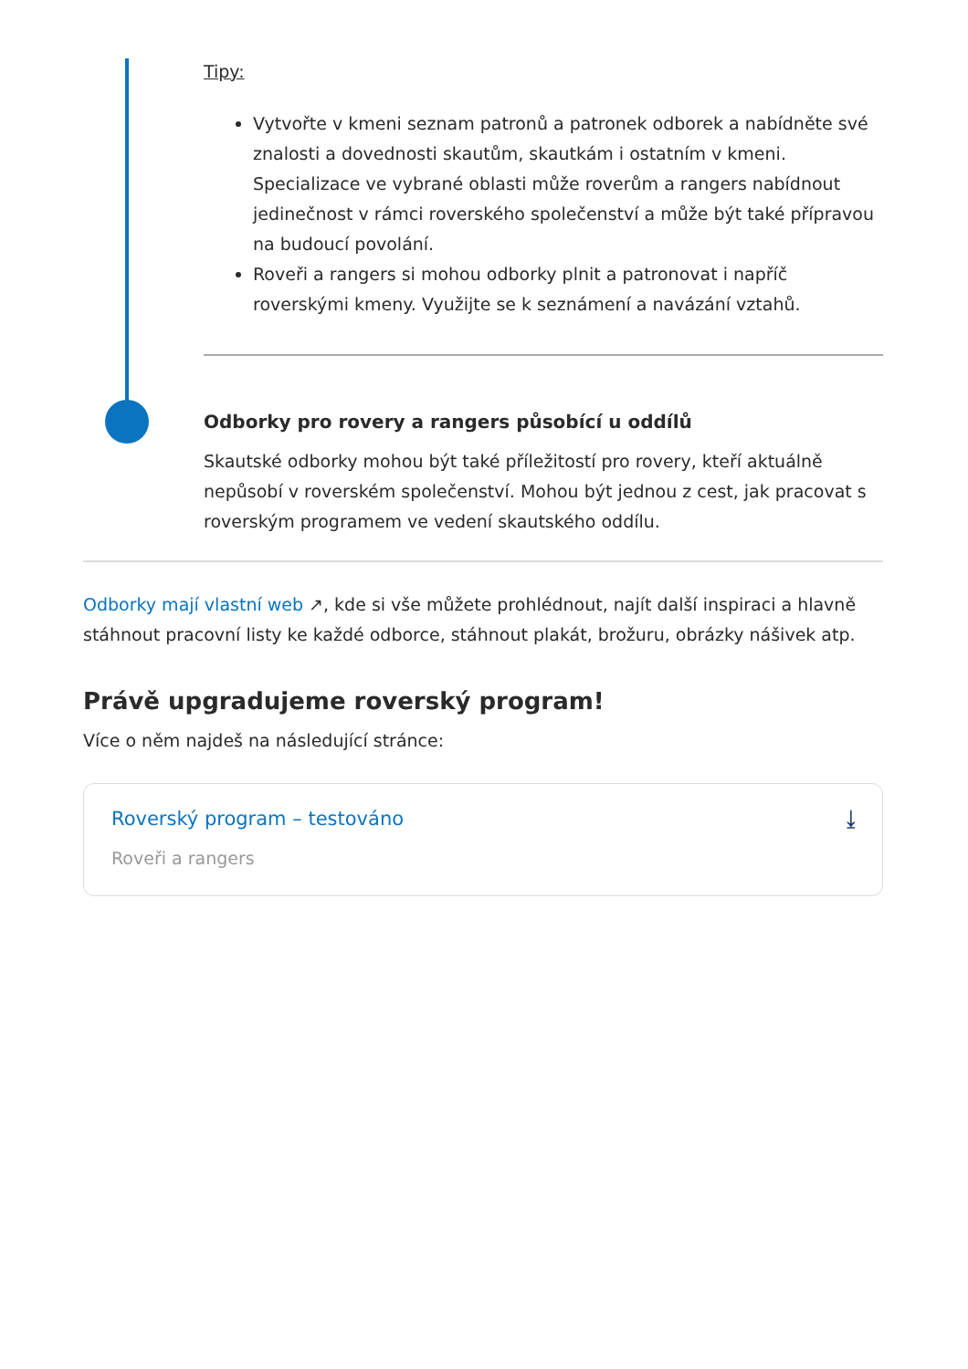Tipy:
Vytvořte v kmeni seznam patronů a patronek odborek a nabídněte své znalosti a dovednosti skautům, skautkám i ostatním v kmeni. Specializace ve vybrané oblasti může roverům a rangers nabídnout jedinečnost v rámci roverského společenství a může být také přípravou na budoucí povolání.
Roveři a rangers si mohou odborky plnit a patronovat i napříč roverskými kmeny. Využijte se k seznámení a navázání vztahů.
Odborky pro rovery a rangers působící u oddílů
Skautské odborky mohou být také příležitostí pro rovery, kteří aktuálně nepůsobí v roverském společenství. Mohou být jednou z cest, jak pracovat s roverským programem ve vedení skautského oddílu.
Odborky mají vlastní web ↗, kde si vše můžete prohlédnout, najít další inspiraci a hlavně stáhnout pracovní listy ke každé odborce, stáhnout plakát, brožuru, obrázky nášivek atp.
Právě upgradujeme roverský program!
Více o něm najdeš na následující stránce:
Roverský program – testováno
Roveři a rangers
⤓